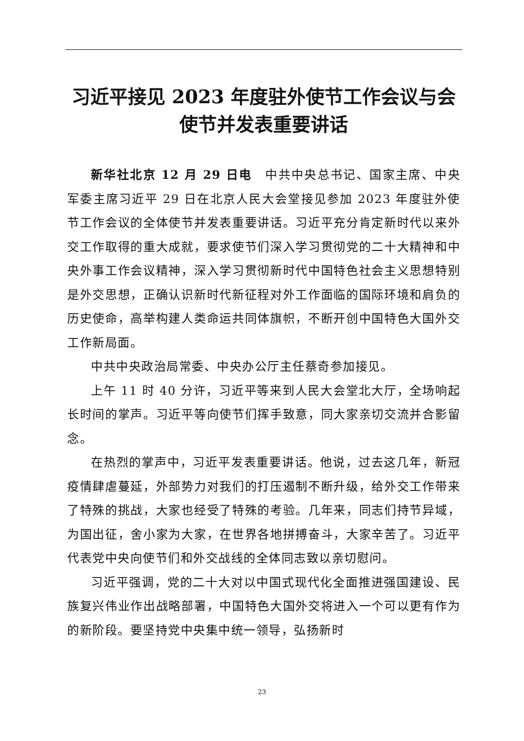习近平接见 2023 年度驻外使节工作会议与会使节并发表重要讲话
新华社北京 12 月 29 日电　中共中央总书记、国家主席、中央军委主席习近平 29 日在北京人民大会堂接见参加 2023 年度驻外使节工作会议的全体使节并发表重要讲话。习近平充分肯定新时代以来外交工作取得的重大成就，要求使节们深入学习贯彻党的二十大精神和中央外事工作会议精神，深入学习贯彻新时代中国特色社会主义思想特别是外交思想，正确认识新时代新征程对外工作面临的国际环境和肩负的历史使命，高举构建人类命运共同体旗帜，不断开创中国特色大国外交工作新局面。
中共中央政治局常委、中央办公厅主任蔡奇参加接见。
上午 11 时 40 分许，习近平等来到人民大会堂北大厅，全场响起长时间的掌声。习近平等向使节们挥手致意，同大家亲切交流并合影留念。
在热烈的掌声中，习近平发表重要讲话。他说，过去这几年，新冠疫情肆虐蔓延，外部势力对我们的打压遏制不断升级，给外交工作带来了特殊的挑战，大家也经受了特殊的考验。几年来，同志们持节异域，为国出征，舍小家为大家，在世界各地拼搏奋斗，大家辛苦了。习近平代表党中央向使节们和外交战线的全体同志致以亲切慰问。
习近平强调，党的二十大对以中国式现代化全面推进强国建设、民族复兴伟业作出战略部署，中国特色大国外交将进入一个可以更有作为的新阶段。要坚持党中央集中统一领导，弘扬新时
23